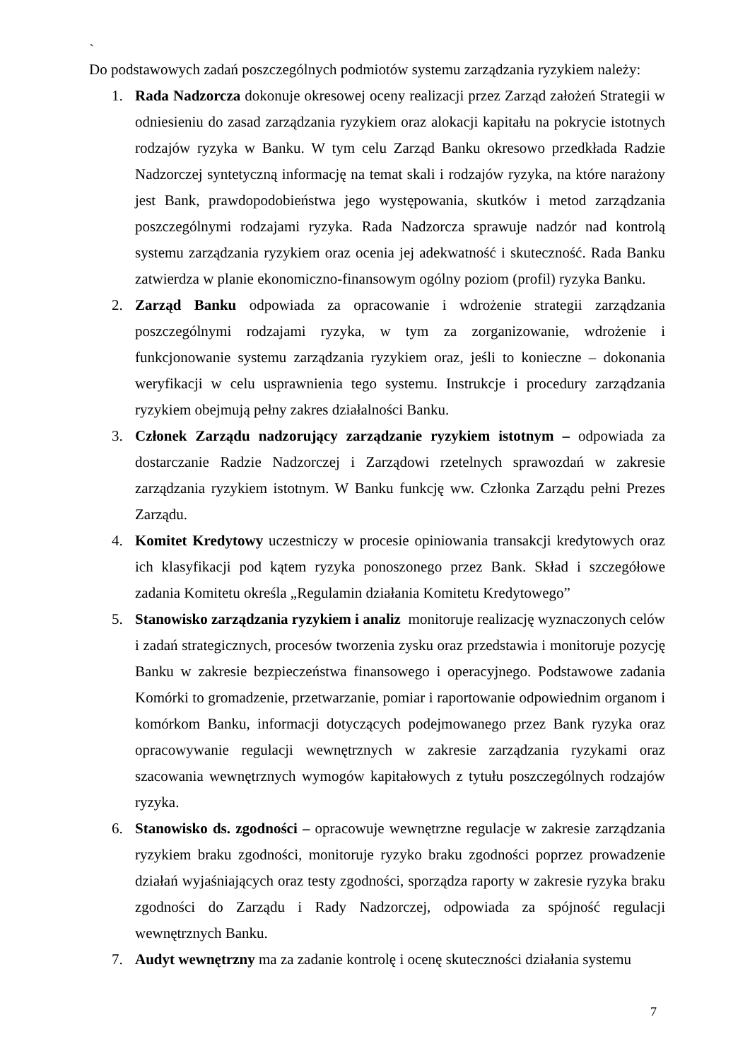`
Do podstawowych zadań poszczególnych podmiotów systemu zarządzania ryzykiem należy:
1. Rada Nadzorcza dokonuje okresowej oceny realizacji przez Zarząd założeń Strategii w odniesieniu do zasad zarządzania ryzykiem oraz alokacji kapitału na pokrycie istotnych rodzajów ryzyka w Banku. W tym celu Zarząd Banku okresowo przedkłada Radzie Nadzorczej syntetyczną informację na temat skali i rodzajów ryzyka, na które narażony jest Bank, prawdopodobieństwa jego występowania, skutków i metod zarządzania poszczególnymi rodzajami ryzyka. Rada Nadzorcza sprawuje nadzór nad kontrolą systemu zarządzania ryzykiem oraz ocenia jej adekwatność i skuteczność. Rada Banku zatwierdza w planie ekonomiczno-finansowym ogólny poziom (profil) ryzyka Banku.
2. Zarząd Banku odpowiada za opracowanie i wdrożenie strategii zarządzania poszczególnymi rodzajami ryzyka, w tym za zorganizowanie, wdrożenie i funkcjonowanie systemu zarządzania ryzykiem oraz, jeśli to konieczne – dokonania weryfikacji w celu usprawnienia tego systemu. Instrukcje i procedury zarządzania ryzykiem obejmują pełny zakres działalności Banku.
3. Członek Zarządu nadzorujący zarządzanie ryzykiem istotnym – odpowiada za dostarczanie Radzie Nadzorczej i Zarządowi rzetelnych sprawozdań w zakresie zarządzania ryzykiem istotnym. W Banku funkcję ww. Członka Zarządu pełni Prezes Zarządu.
4. Komitet Kredytowy uczestniczy w procesie opiniowania transakcji kredytowych oraz ich klasyfikacji pod kątem ryzyka ponoszonego przez Bank. Skład i szczegółowe zadania Komitetu określa „Regulamin działania Komitetu Kredytowego”
5. Stanowisko zarządzania ryzykiem i analiz monitoruje realizację wyznaczonych celów i zadań strategicznych, procesów tworzenia zysku oraz przedstawia i monitoruje pozycję Banku w zakresie bezpieczeństwa finansowego i operacyjnego. Podstawowe zadania Komórki to gromadzenie, przetwarzanie, pomiar i raportowanie odpowiednim organom i komórkom Banku, informacji dotyczących podejmowanego przez Bank ryzyka oraz opracowywanie regulacji wewnętrznych w zakresie zarządzania ryzykami oraz szacowania wewnętrznych wymogów kapitałowych z tytułu poszczególnych rodzajów ryzyka.
6. Stanowisko ds. zgodności – opracowuje wewnętrzne regulacje w zakresie zarządzania ryzykiem braku zgodności, monitoruje ryzyko braku zgodności poprzez prowadzenie działań wyjaśniających oraz testy zgodności, sporządza raporty w zakresie ryzyka braku zgodności do Zarządu i Rady Nadzorczej, odpowiada za spójność regulacji wewnętrznych Banku.
7. Audyt wewnętrzny ma za zadanie kontrolę i ocenę skuteczności działania systemu
7